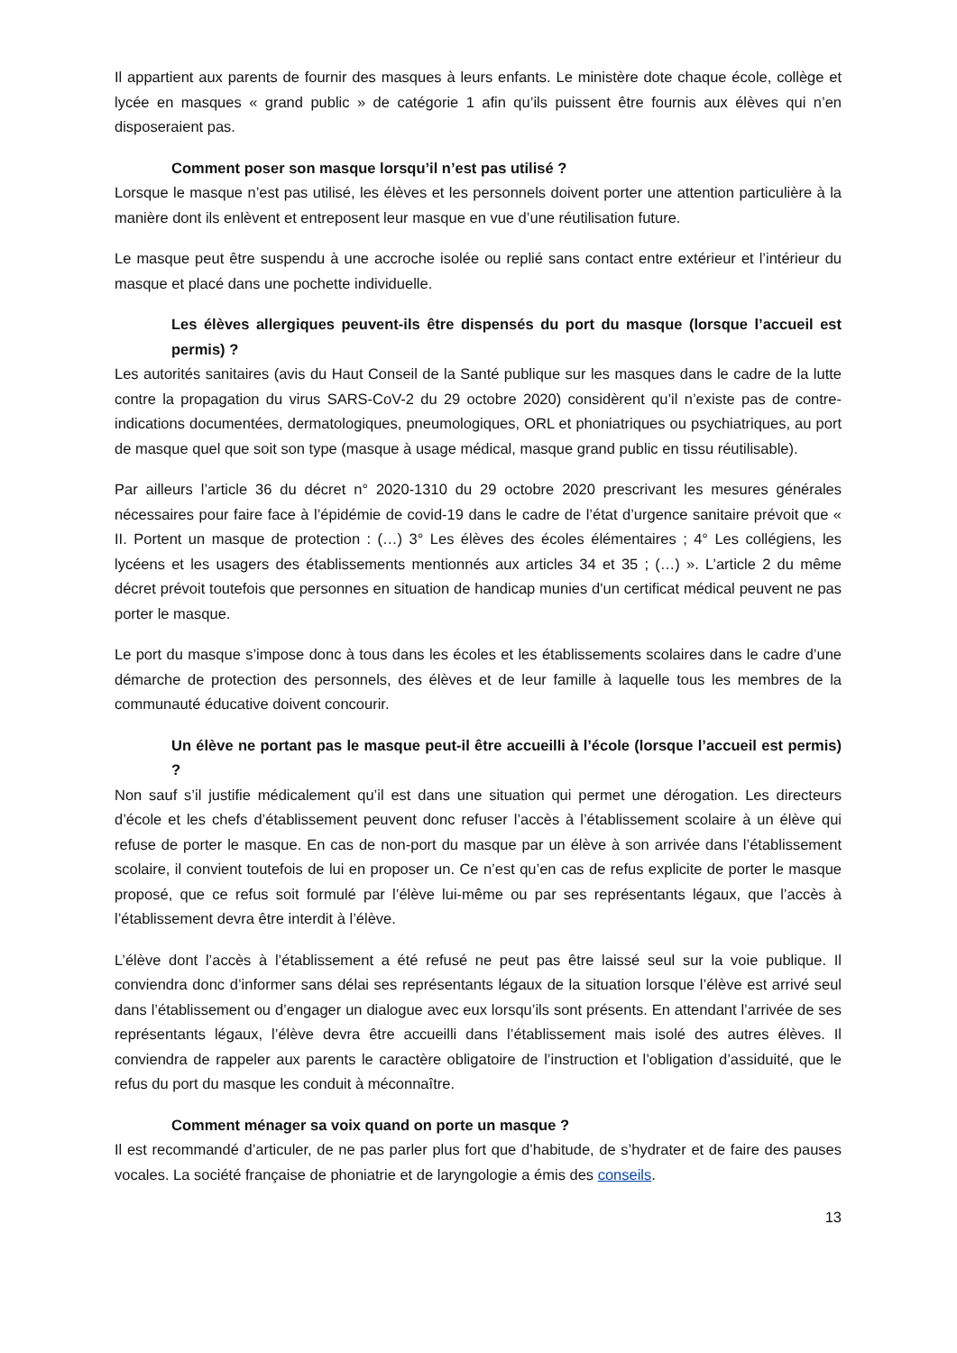Il appartient aux parents de fournir des masques à leurs enfants. Le ministère dote chaque école, collège et lycée en masques « grand public » de catégorie 1 afin qu’ils puissent être fournis aux élèves qui n’en disposeraient pas.
Comment poser son masque lorsqu’il n’est pas utilisé ?
Lorsque le masque n’est pas utilisé, les élèves et les personnels doivent porter une attention particulière à la manière dont ils enlèvent et entreposent leur masque en vue d’une réutilisation future.
Le masque peut être suspendu à une accroche isolée ou replié sans contact entre extérieur et l’intérieur du masque et placé dans une pochette individuelle.
Les élèves allergiques peuvent-ils être dispensés du port du masque (lorsque l’accueil est permis) ?
Les autorités sanitaires (avis du Haut Conseil de la Santé publique sur les masques dans le cadre de la lutte contre la propagation du virus SARS-CoV-2 du 29 octobre 2020) considèrent qu’il n’existe pas de contre-indications documentées, dermatologiques, pneumologiques, ORL et phoniatriques ou psychiatriques, au port de masque quel que soit son type (masque à usage médical, masque grand public en tissu réutilisable).
Par ailleurs l’article 36 du décret n° 2020-1310 du 29 octobre 2020 prescrivant les mesures générales nécessaires pour faire face à l’épidémie de covid-19 dans le cadre de l’état d’urgence sanitaire prévoit que « II. Portent un masque de protection : (…) 3° Les élèves des écoles élémentaires ; 4° Les collégiens, les lycéens et les usagers des établissements mentionnés aux articles 34 et 35 ; (…) ». L’article 2 du même décret prévoit toutefois que personnes en situation de handicap munies d'un certificat médical peuvent ne pas porter le masque.
Le port du masque s’impose donc à tous dans les écoles et les établissements scolaires dans le cadre d’une démarche de protection des personnels, des élèves et de leur famille à laquelle tous les membres de la communauté éducative doivent concourir.
Un élève ne portant pas le masque peut-il être accueilli à l’école (lorsque l’accueil est permis) ?
Non sauf s’il justifie médicalement qu’il est dans une situation qui permet une dérogation. Les directeurs d’école et les chefs d’établissement peuvent donc refuser l’accès à l’établissement scolaire à un élève qui refuse de porter le masque. En cas de non-port du masque par un élève à son arrivée dans l’établissement scolaire, il convient toutefois de lui en proposer un. Ce n’est qu’en cas de refus explicite de porter le masque proposé, que ce refus soit formulé par l’élève lui-même ou par ses représentants légaux, que l’accès à l’établissement devra être interdit à l’élève.
L’élève dont l’accès à l’établissement a été refusé ne peut pas être laissé seul sur la voie publique. Il conviendra donc d’informer sans délai ses représentants légaux de la situation lorsque l’élève est arrivé seul dans l’établissement ou d’engager un dialogue avec eux lorsqu’ils sont présents. En attendant l’arrivée de ses représentants légaux, l’élève devra être accueilli dans l’établissement mais isolé des autres élèves. Il conviendra de rappeler aux parents le caractère obligatoire de l’instruction et l’obligation d’assiduité, que le refus du port du masque les conduit à méconnaître.
Comment ménager sa voix quand on porte un masque ?
Il est recommandé d’articuler, de ne pas parler plus fort que d’habitude, de s’hydrater et de faire des pauses vocales. La société française de phoniatrie et de laryngologie a émis des conseils.
13